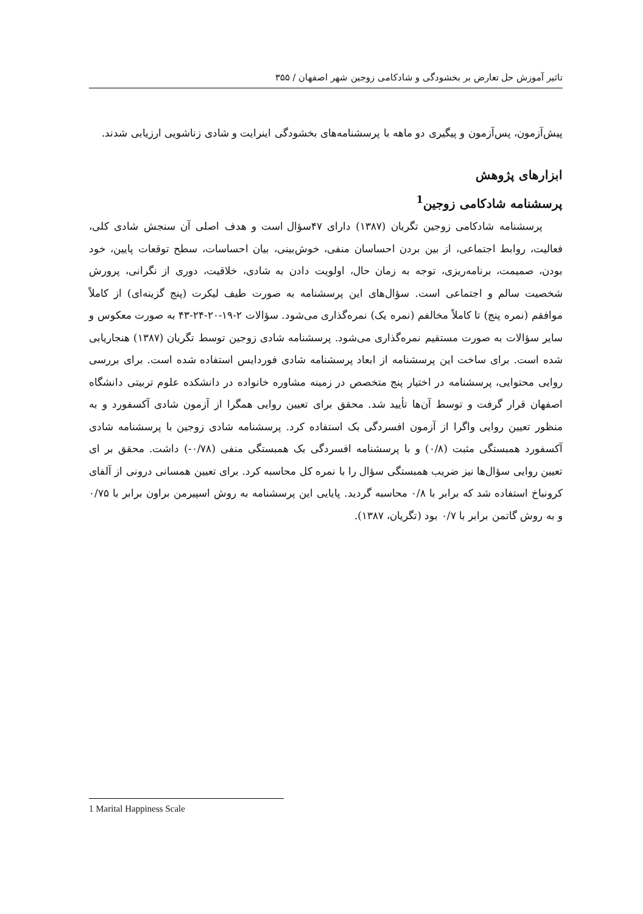تاثیر آموزش حل تعارض بر بخشودگی و شادکامی زوجین شهر اصفهان / ۳۵۵
پیش‌آزمون، پس‌آزمون و پیگیری دو ماهه با پرسشنامه‌های بخشودگی اینرایت و شادی زناشویی ارزیابی شدند.
ابزارهای پژوهش
پرسشنامه شادکامی زوجین<sup>1</sup>
پرسشنامه شادکامی زوجین تگریان (۱۳۸۷) دارای ۴۷سؤال است و هدف اصلی آن سنجش شادی کلی، فعالیت، روابط اجتماعی، از بین بردن احساسان منفی، خوش‌بینی، بیان احساسات، سطح توقعات پایین، خود بودن، صمیمت، برنامه‌ریزی، توجه به زمان حال، اولویت دادن به شادی، خلاقیت، دوری از نگرانی، پرورش شخصیت سالم و اجتماعی است. سؤال‌های این پرسشنامه به صورت طیف لیکرت (پنج گزینه‌ای) از کاملاً موافقم (نمره پنج) تا کاملاً مخالفم (نمره یک) نمره‌گذاری می‌شود. سؤالات ۲-۱۹-۲۰-۲۴-۴۳ به صورت معکوس و سایر سؤالات به صورت مستقیم نمره‌گذاری می‌شود. پرسشنامه شادی زوجین توسط تگریان (۱۳۸۷) هنجاریابی شده است. برای ساخت این پرسشنامه از ابعاد پرسشنامه شادی فوردایس استفاده شده است. برای بررسی روایی محتوایی، پرسشنامه در اختیار پنج متخصص در زمینه مشاوره خانواده در دانشکده علوم تربیتی دانشگاه اصفهان قرار گرفت و توسط آن‌ها تأیید شد. محقق برای تعیین روایی همگرا از آزمون شادی آکسفورد و به منظور تعیین روایی واگرا از آزمون افسردگی بک استفاده کرد. پرسشنامه شادی زوجین با پرسشنامه شادی آکسفورد همبستگی مثبت (۰/۸) و با پرسشنامه افسردگی بک همبستگی منفی (۰/۷۸-) داشت. محقق بر ای تعیین روایی سؤال‌ها نیز ضریب همبستگی سؤال را با نمره کل محاسبه کرد. برای تعیین همسانی درونی از آلفای کرونباخ استفاده شد که برابر با ۰/۸ محاسبه گردید. پایایی این پرسشنامه به روش اسپیرمن براون برابر با ۰/۷۵ و به روش گاتمن برابر با ۰/۷ بود (تگریان، ۱۳۸۷).
1 Marital Happiness Scale